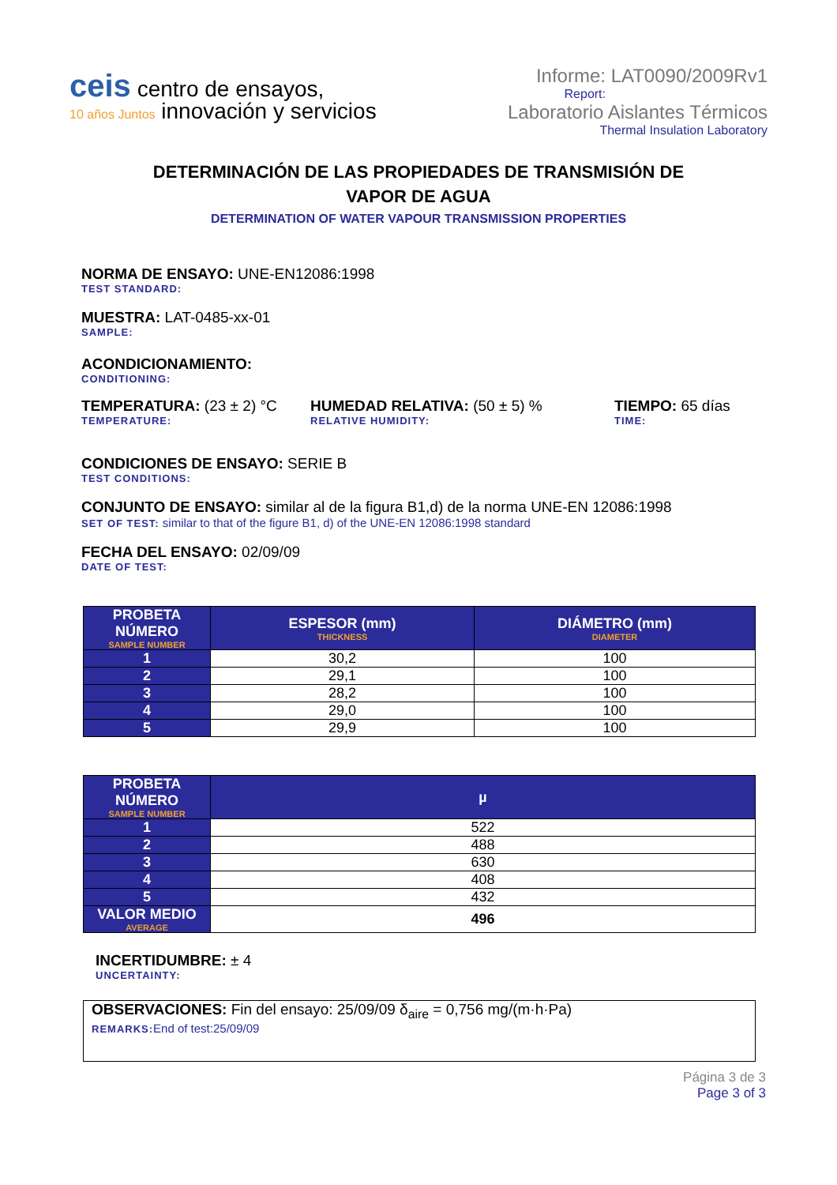ceis centro de ensayos,
10 años Juntos innovación y servicios
Informe: LAT0090/2009Rv1
Report:
Laboratorio Aislantes Térmicos
Thermal Insulation Laboratory
DETERMINACIÓN DE LAS PROPIEDADES DE TRANSMISIÓN DE
VAPOR DE AGUA
DETERMINATION OF WATER VAPOUR TRANSMISSION PROPERTIES
NORMA DE ENSAYO: UNE-EN12086:1998
TEST STANDARD:
MUESTRA: LAT-0485-xx-01
SAMPLE:
ACONDICIONAMIENTO:
CONDITIONING:
TEMPERATURA: (23 ± 2) °C
TEMPERATURE:
HUMEDAD RELATIVA: (50 ± 5) %
RELATIVE HUMIDITY:
TIEMPO: 65 días
TIME:
CONDICIONES DE ENSAYO: SERIE B
TEST CONDITIONS:
CONJUNTO DE ENSAYO: similar al de la figura B1,d) de la norma UNE-EN 12086:1998
SET OF TEST: similar to that of the figure B1, d) of the UNE-EN 12086:1998 standard
FECHA DEL ENSAYO: 02/09/09
DATE OF TEST:
| PROBETA NÚMERO SAMPLE NUMBER | ESPESOR (mm) THICKNESS | DIÁMETRO (mm) DIAMETER |
| --- | --- | --- |
| 1 | 30,2 | 100 |
| 2 | 29,1 | 100 |
| 3 | 28,2 | 100 |
| 4 | 29,0 | 100 |
| 5 | 29,9 | 100 |
| PROBETA NÚMERO SAMPLE NUMBER | µ |
| --- | --- |
| 1 | 522 |
| 2 | 488 |
| 3 | 630 |
| 4 | 408 |
| 5 | 432 |
| VALOR MEDIO AVERAGE | 496 |
INCERTIDUMBRE: ± 4
UNCERTAINTY:
OBSERVACIONES: Fin del ensayo: 25/09/09 δ<sub>aire</sub> = 0,756 mg/(m·h·Pa)
REMARKS: End of test:25/09/09
Página 3 de 3
Page 3 of 3